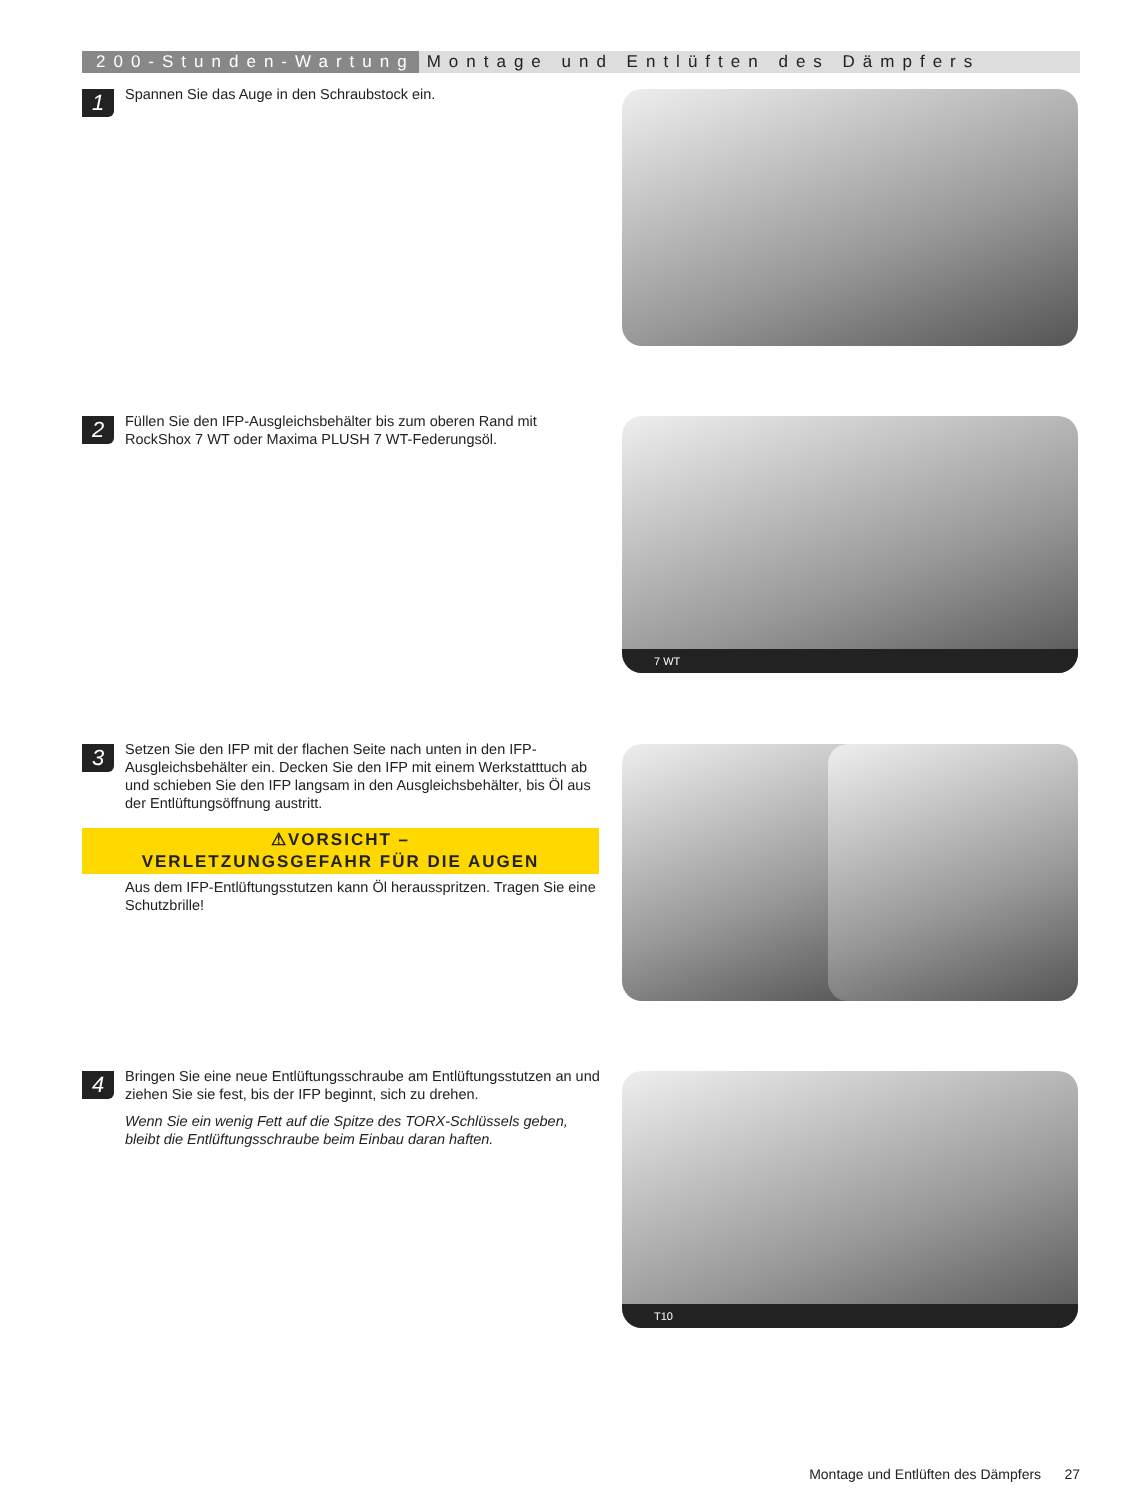200-Stunden-Wartung Montage und Entlüften des Dämpfers
1
Spannen Sie das Auge in den Schraubstock ein.
2
Füllen Sie den IFP-Ausgleichsbehälter bis zum oberen Rand mit RockShox 7 WT oder Maxima PLUSH 7 WT-Federungsöl.
7 WT
3
Setzen Sie den IFP mit der flachen Seite nach unten in den IFP-Ausgleichsbehälter ein. Decken Sie den IFP mit einem Werkstatttuch ab und schieben Sie den IFP langsam in den Ausgleichsbehälter, bis Öl aus der Entlüftungsöffnung austritt.
⚠VORSICHT –
VERLETZUNGSGEFAHR FÜR DIE AUGEN
Aus dem IFP-Entlüftungsstutzen kann Öl herausspritzen. Tragen Sie eine Schutzbrille!
4
Bringen Sie eine neue Entlüftungsschraube am Entlüftungsstutzen an und ziehen Sie sie fest, bis der IFP beginnt, sich zu drehen.
Wenn Sie ein wenig Fett auf die Spitze des TORX-Schlüssels geben, bleibt die Entlüftungsschraube beim Einbau daran haften.
T10
Montage und Entlüften des Dämpfers 27